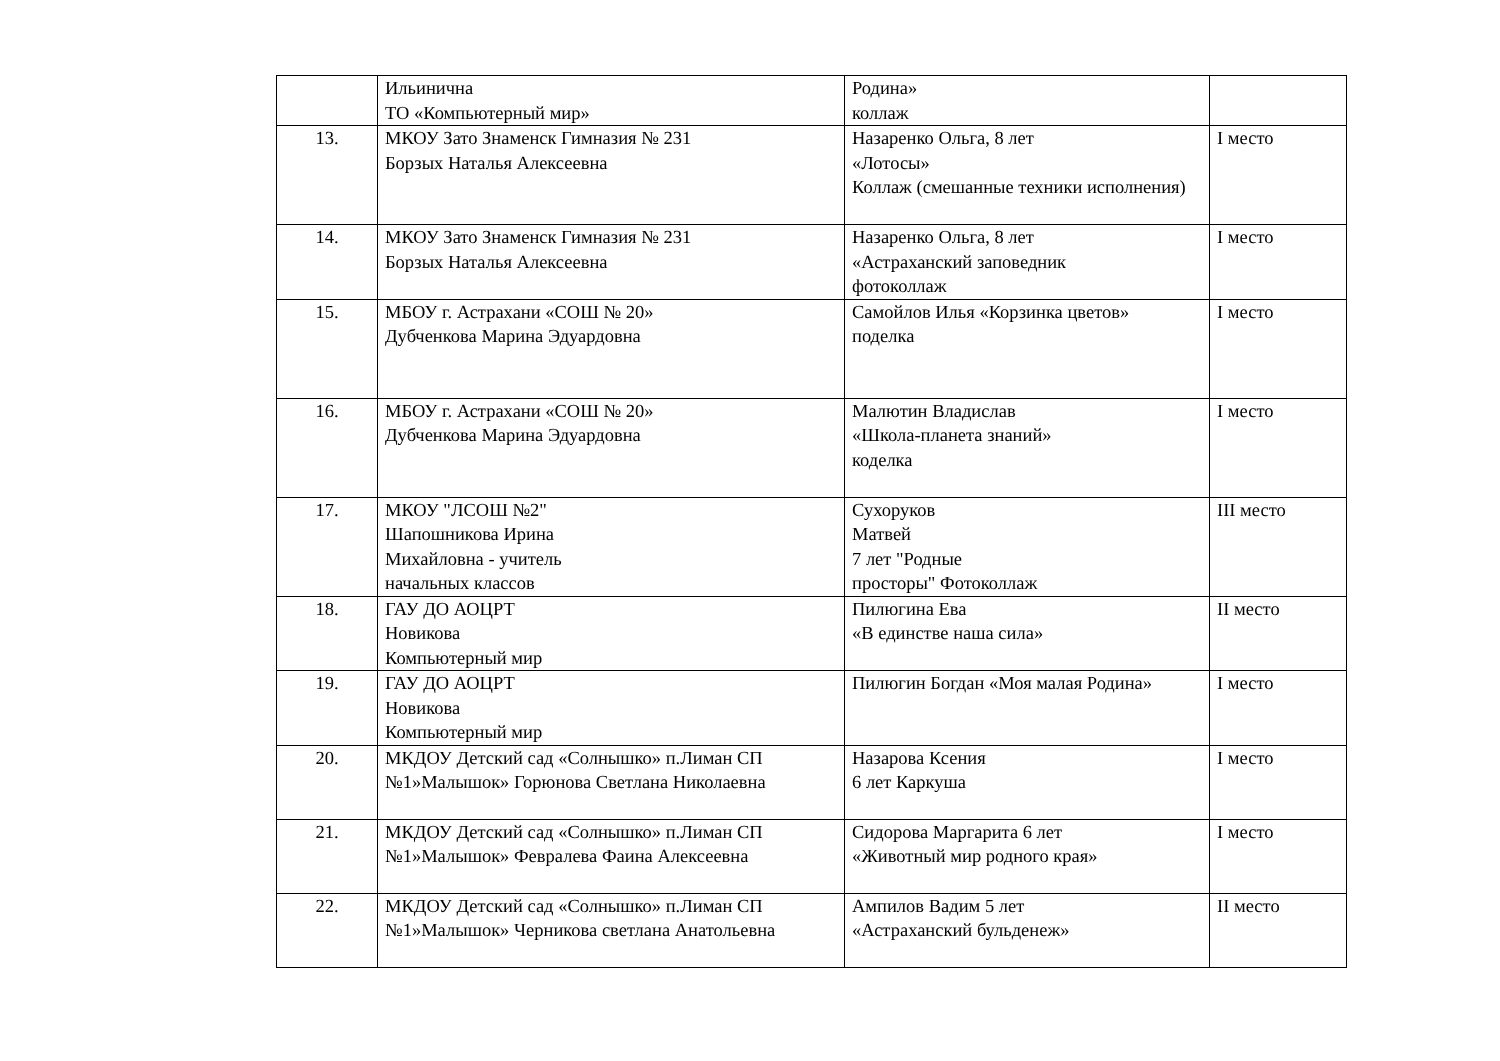| | Ильинична ТО «Компьютерный мир» | Родина» коллаж | |
| 13. | МКОУ Зато Знаменск Гимназия № 231 Борзых Наталья Алексеевна | Назаренко Ольга, 8 лет «Лотосы» Коллаж (смешанные техники исполнения) | I место |
| 14. | МКОУ Зато Знаменск Гимназия № 231 Борзых Наталья Алексеевна | Назаренко Ольга, 8 лет «Астраханский заповедник фотоколлаж | I место |
| 15. | МБОУ г. Астрахани «СОШ № 20» Дубченкова Марина Эдуардовна | Самойлов Илья «Корзинка цветов» поделка | I место |
| 16. | МБОУ г. Астрахани «СОШ № 20» Дубченкова Марина Эдуардовна | Малютин Владислав «Школа-планета знаний» коделка | I место |
| 17. | МКОУ "ЛСОШ №2" Шапошникова Ирина Михайловна - учитель начальных классов | Сухоруков Матвей 7 лет "Родные просторы" Фотоколлаж | III место |
| 18. | ГАУ ДО АОЦРТ Новикова Компьютерный мир | Пилюгина Ева «В единстве наша сила» | II место |
| 19. | ГАУ ДО АОЦРТ Новикова Компьютерный мир | Пилюгин Богдан «Моя малая Родина» | I место |
| 20. | МКДОУ Детский сад «Солнышко» п.Лиман СП №1»Малышок» Горюнова Светлана Николаевна | Назарова Ксения 6 лет Каркуша | I место |
| 21. | МКДОУ Детский сад «Солнышко» п.Лиман СП №1»Малышок» Февралева Фаина Алексеевна | Сидорова Маргарита 6 лет «Животный мир родного края» | I место |
| 22. | МКДОУ Детский сад «Солнышко» п.Лиман СП №1»Малышок» Черникова светлана Анатольевна | Ампилов Вадим 5 лет «Астраханский бульденеж» | II место |